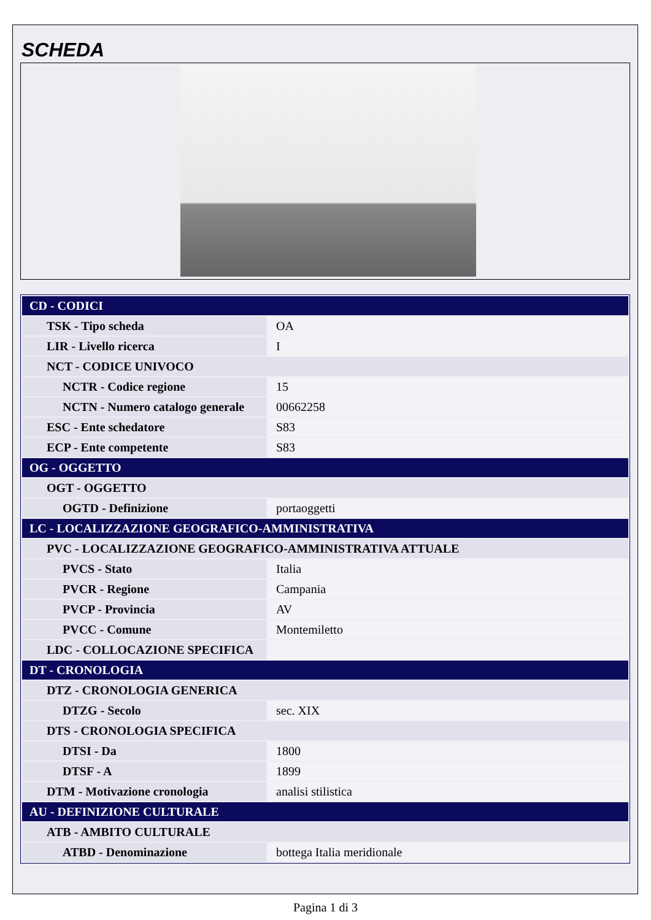SCHEDA
| CD - CODICI | |
| TSK - Tipo scheda | OA |
| LIR - Livello ricerca | I |
| NCT - CODICE UNIVOCO | |
| NCTR - Codice regione | 15 |
| NCTN - Numero catalogo generale | 00662258 |
| ESC - Ente schedatore | S83 |
| ECP - Ente competente | S83 |
| OG - OGGETTO | |
| OGT - OGGETTO | |
| OGTD - Definizione | portaoggetti |
| LC - LOCALIZZAZIONE GEOGRAFICO-AMMINISTRATIVA | |
| PVC - LOCALIZZAZIONE GEOGRAFICO-AMMINISTRATIVA ATTUALE | |
| PVCS - Stato | Italia |
| PVCR - Regione | Campania |
| PVCP - Provincia | AV |
| PVCC - Comune | Montemiletto |
| LDC - COLLOCAZIONE SPECIFICA | |
| DT - CRONOLOGIA | |
| DTZ - CRONOLOGIA GENERICA | |
| DTZG - Secolo | sec. XIX |
| DTS - CRONOLOGIA SPECIFICA | |
| DTSI - Da | 1800 |
| DTSF - A | 1899 |
| DTM - Motivazione cronologia | analisi stilistica |
| AU - DEFINIZIONE CULTURALE | |
| ATB - AMBITO CULTURALE | |
| ATBD - Denominazione | bottega Italia meridionale |
Pagina 1 di 3